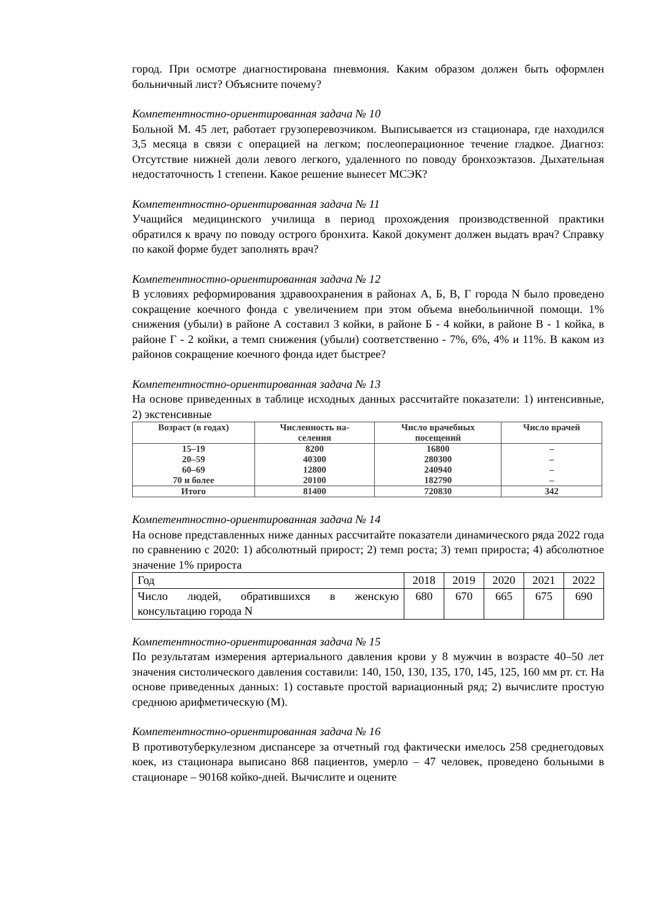город. При осмотре диагностирована пневмония. Каким образом должен быть оформлен больничный лист? Объясните почему?
Компетентностно-ориентированная задача № 10
Больной М. 45 лет, работает грузоперевозчиком. Выписывается из стационара, где находился 3,5 месяца в связи с операцией на легком; послеоперационное течение гладкое. Диагноз: Отсутствие нижней доли левого легкого, удаленного по поводу бронхоэктазов. Дыхательная недостаточность 1 степени. Какое решение вынесет МСЭК?
Компетентностно-ориентированная задача № 11
Учащийся медицинского училища в период прохождения производственной практики обратился к врачу по поводу острого бронхита. Какой документ должен выдать врач? Справку по какой форме будет заполнять врач?
Компетентностно-ориентированная задача № 12
В условиях реформирования здравоохранения в районах А, Б, В, Г города N было проведено сокращение коечного фонда с увеличением при этом объема внебольничной помощи. 1% снижения (убыли) в районе А составил 3 койки, в районе Б - 4 койки, в районе В - 1 койка, в районе Г - 2 койки, а темп снижения (убыли) соответственно - 7%, 6%, 4% и 11%. В каком из районов сокращение коечного фонда идет быстрее?
Компетентностно-ориентированная задача № 13
На основе приведенных в таблице исходных данных рассчитайте показатели: 1) интенсивные, 2) экстенсивные
| Возраст (в годах) | Численность на- селения | Число врачебных посещений | Число врачей |
| --- | --- | --- | --- |
| 15–19 20–59 60–69 70 и более | 8200 40300 12800 20100 | 16800 280300 240940 182790 | – – – – |
| Итого | 81400 | 720830 | 342 |
Компетентностно-ориентированная задача № 14
На основе представленных ниже данных рассчитайте показатели динамического ряда 2022 года по сравнению с 2020: 1) абсолютный прирост; 2) темп роста; 3) темп прироста; 4) абсолютное значение 1% прироста
| Год | 2018 | 2019 | 2020 | 2021 | 2022 |
| Число людей, обратившихся в женскую консультацию города N | 680 | 670 | 665 | 675 | 690 |
Компетентностно-ориентированная задача № 15
По результатам измерения артериального давления крови у 8 мужчин в возрасте 40–50 лет значения систолического давления составили: 140, 150, 130, 135, 170, 145, 125, 160 мм рт. ст. На основе приведенных данных: 1) составьте простой вариационный ряд; 2) вычислите простую среднюю арифметическую (М).
Компетентностно-ориентированная задача № 16
В противотуберкулезном диспансере за отчетный год фактически имелось 258 среднегодовых коек, из стационара выписано 868 пациентов, умерло – 47 человек, проведено больными в стационаре – 90168 койко-дней. Вычислите и оцените